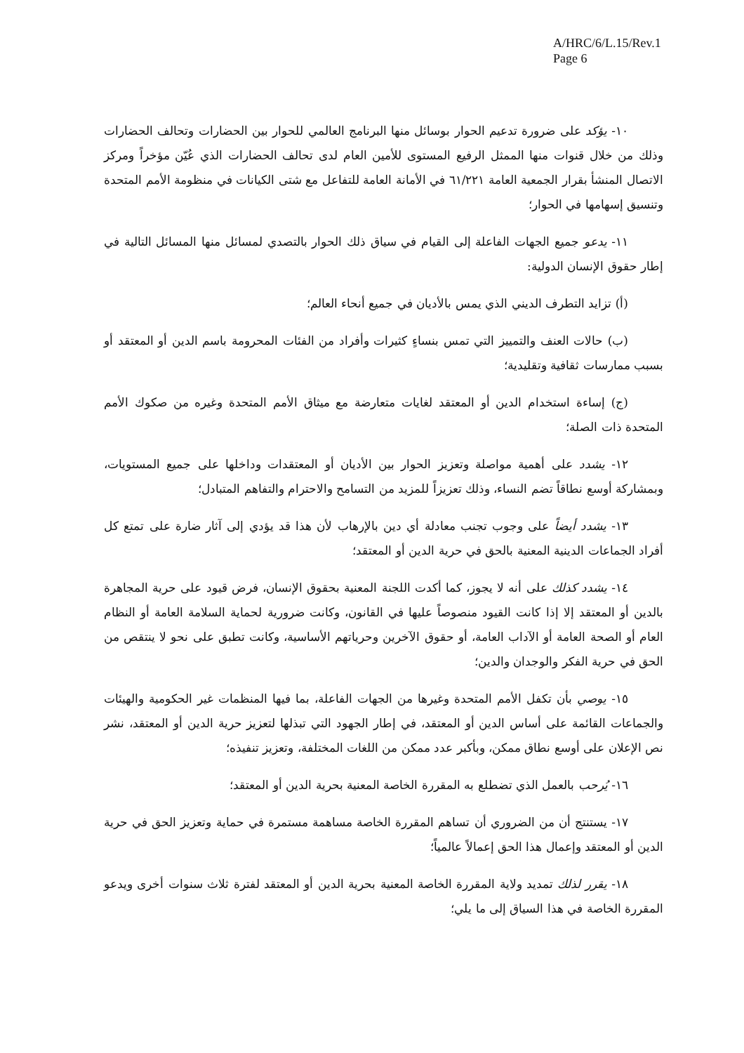A/HRC/6/L.15/Rev.1
Page 6
١٠- يؤكد على ضرورة تدعيم الحوار بوسائل منها البرنامج العالمي للحوار بين الحضارات وتحالف الحضارات وذلك من خلال قنوات منها الممثل الرفيع المستوى للأمين العام لدى تحالف الحضارات الذي عُيّن مؤخراً ومركز الاتصال المنشأ بقرار الجمعية العامة ٦١/٢٢١ في الأمانة العامة للتفاعل مع شتى الكيانات في منظومة الأمم المتحدة وتنسيق إسهامها في الحوار؛
١١- يدعو جميع الجهات الفاعلة إلى القيام في سياق ذلك الحوار بالتصدي لمسائل منها المسائل التالية في إطار حقوق الإنسان الدولية:
(أ) تزايد التطرف الديني الذي يمس بالأديان في جميع أنحاء العالم؛
(ب) حالات العنف والتمييز التي تمس بنساءٍ كثيرات وأفراد من الفئات المحرومة باسم الدين أو المعتقد أو بسبب ممارسات ثقافية وتقليدية؛
(ج) إساءة استخدام الدين أو المعتقد لغايات متعارضة مع ميثاق الأمم المتحدة وغيره من صكوك الأمم المتحدة ذات الصلة؛
١٢- يشدد على أهمية مواصلة وتعزيز الحوار بين الأديان أو المعتقدات وداخلها على جميع المستويات، وبمشاركة أوسع نطاقاً تضم النساء، وذلك تعزيزاً للمزيد من التسامح والاحترام والتفاهم المتبادل؛
١٣- يشدد أيضاً على وجوب تجنب معادلة أي دين بالإرهاب لأن هذا قد يؤدي إلى آثار ضارة على تمتع كل أفراد الجماعات الدينية المعنية بالحق في حرية الدين أو المعتقد؛
١٤- يشدد كذلك على أنه لا يجوز، كما أكدت اللجنة المعنية بحقوق الإنسان، فرض قيود على حرية المجاهرة بالدين أو المعتقد إلا إذا كانت القيود منصوصاً عليها في القانون، وكانت ضرورية لحماية السلامة العامة أو النظام العام أو الصحة العامة أو الآداب العامة، أو حقوق الآخرين وحرياتهم الأساسية، وكانت تطبق على نحو لا ينتقص من الحق في حرية الفكر والوجدان والدين؛
١٥- يوصي بأن تكفل الأمم المتحدة وغيرها من الجهات الفاعلة، بما فيها المنظمات غير الحكومية والهيئات والجماعات القائمة على أساس الدين أو المعتقد، في إطار الجهود التي تبذلها لتعزيز حرية الدين أو المعتقد، نشر نص الإعلان على أوسع نطاق ممكن، وبأكبر عدد ممكن من اللغات المختلفة، وتعزيز تنفيذه؛
١٦- يُرحب بالعمل الذي تضطلع به المقررة الخاصة المعنية بحرية الدين أو المعتقد؛
١٧- يستنتج أن من الضروري أن تساهم المقررة الخاصة مساهمة مستمرة في حماية وتعزيز الحق في حرية الدين أو المعتقد وإعمال هذا الحق إعمالاً عالمياً؛
١٨- يقرر لذلك تمديد ولاية المقررة الخاصة المعنية بحرية الدين أو المعتقد لفترة ثلاث سنوات أخرى ويدعو المقررة الخاصة في هذا السياق إلى ما يلي؛